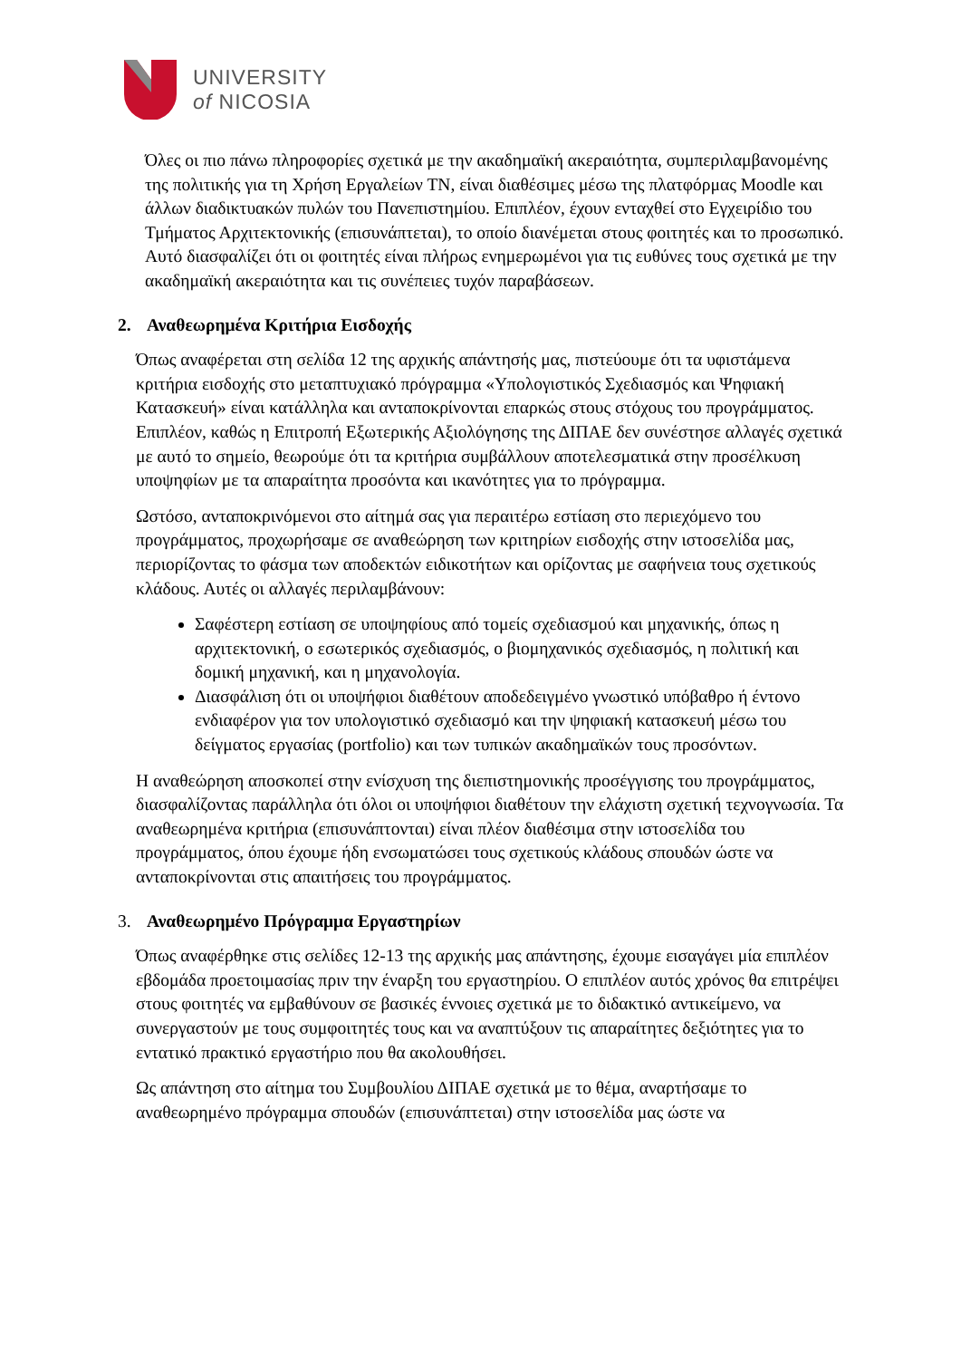UNIVERSITY
of NICOSIA
Όλες οι πιο πάνω πληροφορίες σχετικά με την ακαδημαϊκή ακεραιότητα, συμπεριλαμβανομένης της πολιτικής για τη Χρήση Εργαλείων ΤΝ, είναι διαθέσιμες μέσω της πλατφόρμας Moodle και άλλων διαδικτυακών πυλών του Πανεπιστημίου. Επιπλέον, έχουν ενταχθεί στο Εγχειρίδιο του Τμήματος Αρχιτεκτονικής (επισυνάπτεται), το οποίο διανέμεται στους φοιτητές και το προσωπικό. Αυτό διασφαλίζει ότι οι φοιτητές είναι πλήρως ενημερωμένοι για τις ευθύνες τους σχετικά με την ακαδημαϊκή ακεραιότητα και τις συνέπειες τυχόν παραβάσεων.
2. Αναθεωρημένα Κριτήρια Εισδοχής
Όπως αναφέρεται στη σελίδα 12 της αρχικής απάντησής μας, πιστεύουμε ότι τα υφιστάμενα κριτήρια εισδοχής στο μεταπτυχιακό πρόγραμμα «Υπολογιστικός Σχεδιασμός και Ψηφιακή Κατασκευή» είναι κατάλληλα και ανταποκρίνονται επαρκώς στους στόχους του προγράμματος. Επιπλέον, καθώς η Επιτροπή Εξωτερικής Αξιολόγησης της ΔΙΠΑΕ δεν συνέστησε αλλαγές σχετικά με αυτό το σημείο, θεωρούμε ότι τα κριτήρια συμβάλλουν αποτελεσματικά στην προσέλκυση υποψηφίων με τα απαραίτητα προσόντα και ικανότητες για το πρόγραμμα.
Ωστόσο, ανταποκρινόμενοι στο αίτημά σας για περαιτέρω εστίαση στο περιεχόμενο του προγράμματος, προχωρήσαμε σε αναθεώρηση των κριτηρίων εισδοχής στην ιστοσελίδα μας, περιορίζοντας το φάσμα των αποδεκτών ειδικοτήτων και ορίζοντας με σαφήνεια τους σχετικούς κλάδους. Αυτές οι αλλαγές περιλαμβάνουν:
Σαφέστερη εστίαση σε υποψηφίους από τομείς σχεδιασμού και μηχανικής, όπως η αρχιτεκτονική, ο εσωτερικός σχεδιασμός, ο βιομηχανικός σχεδιασμός, η πολιτική και δομική μηχανική, και η μηχανολογία.
Διασφάλιση ότι οι υποψήφιοι διαθέτουν αποδεδειγμένο γνωστικό υπόβαθρο ή έντονο ενδιαφέρον για τον υπολογιστικό σχεδιασμό και την ψηφιακή κατασκευή μέσω του δείγματος εργασίας (portfolio) και των τυπικών ακαδημαϊκών τους προσόντων.
Η αναθεώρηση αποσκοπεί στην ενίσχυση της διεπιστημονικής προσέγγισης του προγράμματος, διασφαλίζοντας παράλληλα ότι όλοι οι υποψήφιοι διαθέτουν την ελάχιστη σχετική τεχνογνωσία. Τα αναθεωρημένα κριτήρια (επισυνάπτονται) είναι πλέον διαθέσιμα στην ιστοσελίδα του προγράμματος, όπου έχουμε ήδη ενσωματώσει τους σχετικούς κλάδους σπουδών ώστε να ανταποκρίνονται στις απαιτήσεις του προγράμματος.
3. Αναθεωρημένο Πρόγραμμα Εργαστηρίων
Όπως αναφέρθηκε στις σελίδες 12-13 της αρχικής μας απάντησης, έχουμε εισαγάγει μία επιπλέον εβδομάδα προετοιμασίας πριν την έναρξη του εργαστηρίου. Ο επιπλέον αυτός χρόνος θα επιτρέψει στους φοιτητές να εμβαθύνουν σε βασικές έννοιες σχετικά με το διδακτικό αντικείμενο, να συνεργαστούν με τους συμφοιτητές τους και να αναπτύξουν τις απαραίτητες δεξιότητες για το εντατικό πρακτικό εργαστήριο που θα ακολουθήσει.
Ως απάντηση στο αίτημα του Συμβουλίου ΔΙΠΑΕ σχετικά με το θέμα, αναρτήσαμε το αναθεωρημένο πρόγραμμα σπουδών (επισυνάπτεται) στην ιστοσελίδα μας ώστε να